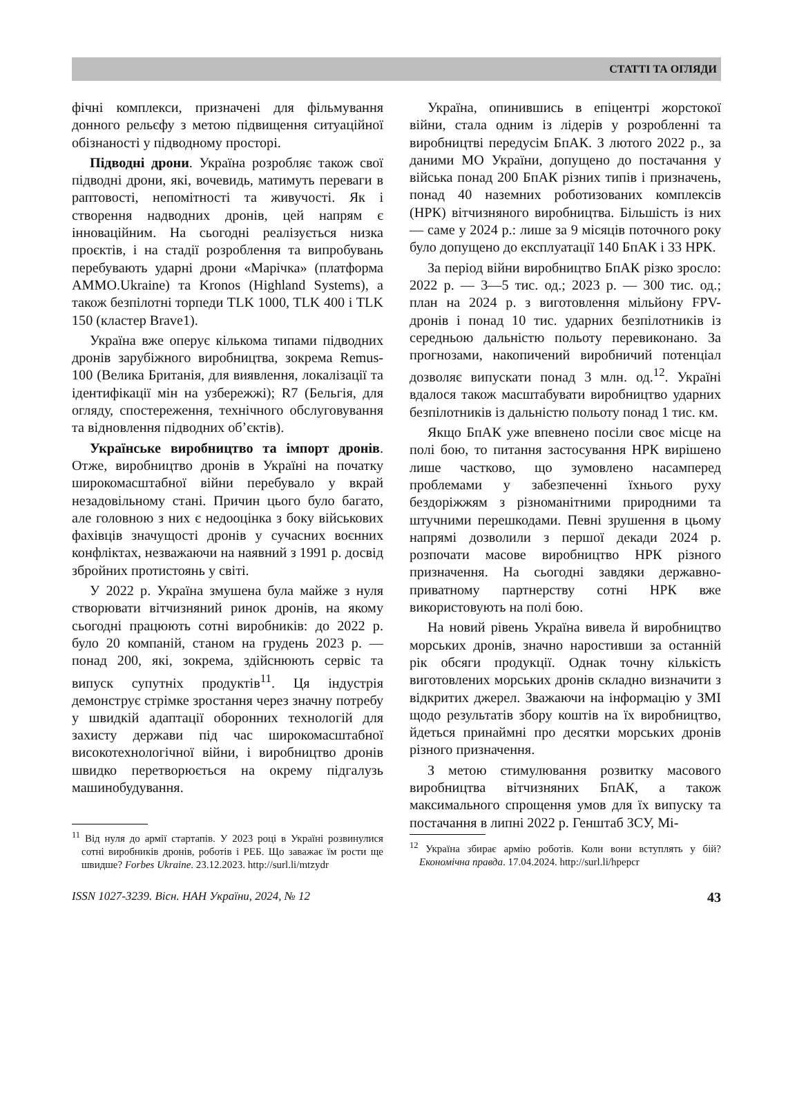СТАТТІ ТА ОГЛЯДИ
фічні комплекси, призначені для фільмування донного рельєфу з метою підвищення ситуаційної обізнаності у підводному просторі.
Підводні дрони. Україна розробляє також свої підводні дрони, які, вочевидь, матимуть переваги в раптовості, непомітності та живучості. Як і створення надводних дронів, цей напрям є інноваційним. На сьогодні реалізується низка проєктів, і на стадії розроблення та випробувань перебувають ударні дрони «Марічка» (платформа AMMO.Ukraine) та Kronos (Highland Systems), а також безпілотні торпеди TLK 1000, TLK 400 і TLK 150 (кластер Brave1).
Україна вже оперує кількома типами підводних дронів зарубіжного виробництва, зокрема Remus-100 (Велика Британія, для виявлення, локалізації та ідентифікації мін на узбережжі); R7 (Бельгія, для огляду, спостереження, технічного обслуговування та відновлення підводних об’єктів).
Українське виробництво та імпорт дронів. Отже, виробництво дронів в Україні на початку широкомасштабної війни перебувало у вкрай незадовільному стані. Причин цього було багато, але головною з них є недооцінка з боку військових фахівців значущості дронів у сучасних воєнних конфліктах, незважаючи на наявний з 1991 р. досвід збройних протистоянь у світі.
У 2022 р. Україна змушена була майже з нуля створювати вітчизняний ринок дронів, на якому сьогодні працюють сотні виробників: до 2022 р. було 20 компаній, станом на грудень 2023 р. — понад 200, які, зокрема, здійснюють сервіс та випуск супутніх продуктів<sup>11</sup>. Ця індустрія демонструє стрімке зростання через значну потребу у швидкій адаптації оборонних технологій для захисту держави під час широкомасштабної високотехнологічної війни, і виробництво дронів швидко перетворюється на окрему підгалузь машинобудування.
<sup>11</sup> Від нуля до армії стартапів. У 2023 році в Україні розвинулися сотні виробників дронів, роботів і РЕБ. Що заважає їм рости ще швидше? Forbes Ukraine. 23.12.2023. http://surl.li/mtzydr
Україна, опинившись в епіцентрі жорстокої війни, стала одним із лідерів у розробленні та виробництві передусім БпАК. З лютого 2022 р., за даними МО України, допущено до постачання у війська понад 200 БпАК різних типів і призначень, понад 40 наземних роботизованих комплексів (НРК) вітчизняного виробництва. Більшість із них — саме у 2024 р.: лише за 9 місяців поточного року було допущено до експлуатації 140 БпАК і 33 НРК.
За період війни виробництво БпАК різко зросло: 2022 р. — 3—5 тис. од.; 2023 р. — 300 тис. од.; план на 2024 р. з виготовлення мільйону FPV-дронів і понад 10 тис. ударних безпілотників із середньою дальністю польоту перевиконано. За прогнозами, накопичений виробничий потенціал дозволяє випускати понад 3 млн. од.<sup>12</sup>. Україні вдалося також масштабувати виробництво ударних безпілотників із дальністю польоту понад 1 тис. км.
Якщо БпАК уже впевнено посіли своє місце на полі бою, то питання застосування НРК вирішено лише частково, що зумовлено насамперед проблемами у забезпеченні їхнього руху бездоріжжям з різноманітними природними та штучними перешкодами. Певні зрушення в цьому напрямі дозволили з першої декади 2024 р. розпочати масове виробництво НРК різного призначення. На сьогодні завдяки державно-приватному партнерству сотні НРК вже використовують на полі бою.
На новий рівень Україна вивела й виробництво морських дронів, значно наростивши за останній рік обсяги продукції. Однак точну кількість виготовлених морських дронів складно визначити з відкритих джерел. Зважаючи на інформацію у ЗМІ щодо результатів збору коштів на їх виробництво, йдеться принаймні про десятки морських дронів різного призначення.
З метою стимулювання розвитку масового виробництва вітчизняних БпАК, а також максимального спрощення умов для їх випуску та постачання в липні 2022 р. Генштаб ЗСУ, Мі-
<sup>12</sup> Україна збирає армію роботів. Коли вони вступлять у бій? Економічна правда. 17.04.2024. http://surl.li/hpepcr
ISSN 1027-3239. Вісн. НАН України, 2024, № 12 43